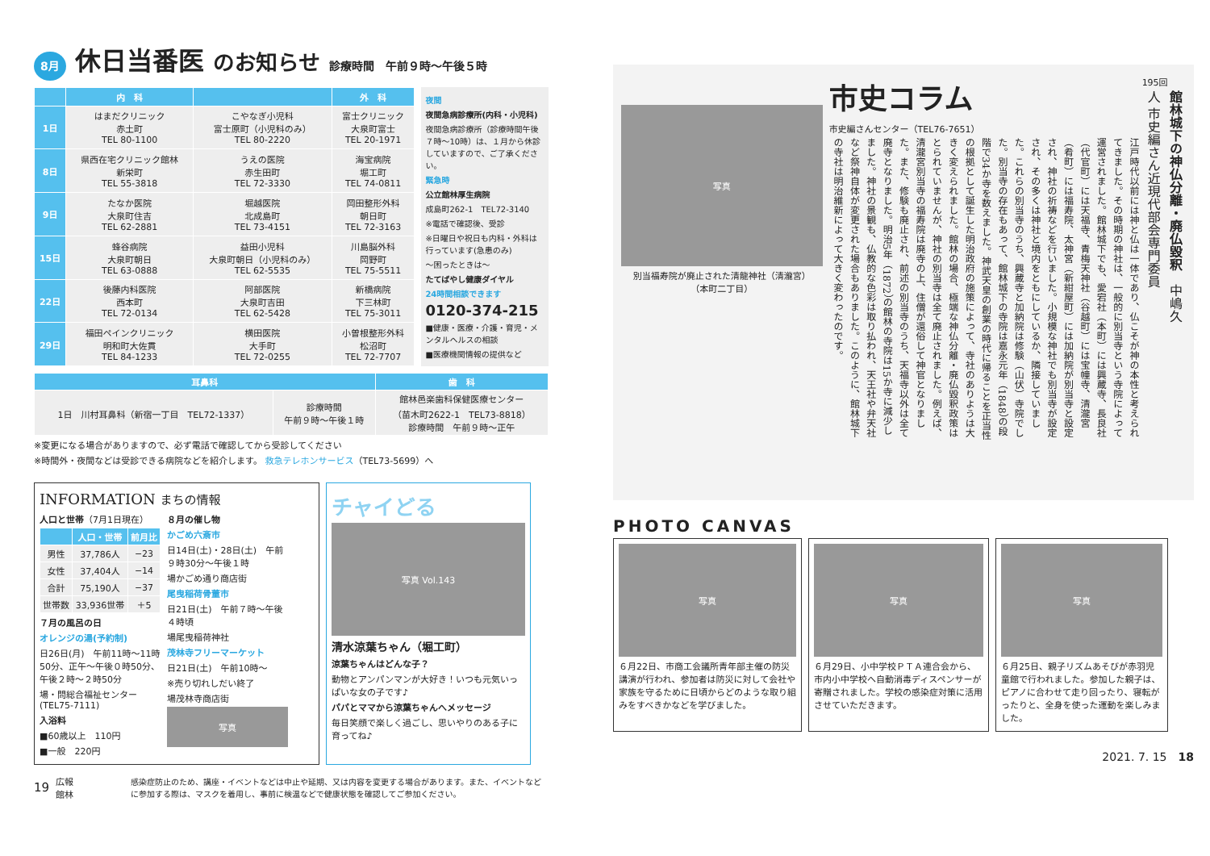8月 休日当番医 のお知らせ 診療時間　午前９時〜午後５時
| | 内 科 | | 外 科 |
| --- | --- | --- | --- |
| 1日 | はまだクリニック 赤土町 TEL 80-1100 | こやなぎ小児科 富士原町（小児科のみ） TEL 80-2220 | 富士クリニック 大泉町富士 TEL 20-1971 |
| 8日 | 県西在宅クリニック館林 新栄町 TEL 55-3818 | うえの医院 赤生田町 TEL 72-3330 | 海宝病院 堀工町 TEL 74-0811 |
| 9日 | たなか医院 大泉町住吉 TEL 62-2881 | 堀越医院 北成島町 TEL 73-4151 | 岡田整形外科 朝日町 TEL 72-3163 |
| 15日 | 蜂谷病院 大泉町朝日 TEL 63-0888 | 益田小児科 大泉町朝日（小児科のみ） TEL 62-5535 | 川島脳外科 岡野町 TEL 75-5511 |
| 22日 | 後藤内科医院 西本町 TEL 72-0134 | 阿部医院 大泉町吉田 TEL 62-5428 | 新橋病院 下三林町 TEL 75-3011 |
| 29日 | 福田ペインクリニック 明和町大佐貫 TEL 84-1233 | 横田医院 大手町 TEL 72-0255 | 小曽根整形外科 松沼町 TEL 72-7707 |
夜間
夜間急病診療所(内科・小児科)
夜間急病診療所（診療時間午後７時〜10時）は、１月から休診していますので、ご了承ください。
緊急時
公立館林厚生病院
成島町262-1　TEL72-3140
※電話で確認後、受診
※日曜日や祝日も内科・外科は行っています(急患のみ)
〜困ったときは〜
たてばやし健康ダイヤル
24時間相談できます
0120-374-215
■健康・医療・介護・育児・メンタルヘルスの相談
■医療機関情報の提供など
| 耳鼻科 | | 歯 科 |
| --- | --- | --- |
| 1日 川村耳鼻科（新宿一丁目 TEL72-1337） | 診療時間 午前９時〜午後１時 | 館林邑楽歯科保健医療センター （苗木町2622-1 TEL73-8818） 診療時間 午前９時〜正午 |
※変更になる場合がありますので、必ず電話で確認してから受診してください
※時間外・夜間などは受診できる病院などを紹介します。 救急テレホンサービス（TEL73-5699）へ
INFORMATION まちの情報
人口と世帯（7月1日現在）
| | 人口・世帯 | 前月比 |
| --- | --- | --- |
| 男性 | 37,786人 | −23 |
| 女性 | 37,404人 | −14 |
| 合計 | 75,190人 | −37 |
| 世帯数 | 33,936世帯 | ＋5 |
７月の風呂の日
オレンジの湯(予約制)
日26日(月)　午前11時〜11時50分、正午〜午後０時50分、午後２時〜２時50分
場・問総合福祉センター(TEL75-7111)
入浴料
■60歳以上　110円
■一般　220円
８月の催し物
かごめ六斎市
日14日(土)・28日(土)　午前９時30分〜午後１時
場かごめ通り商店街
尾曳稲荷骨董市
日21日(土)　午前７時〜午後４時頃
場尾曳稲荷神社
茂林寺フリーマーケット
日21日(土)　午前10時〜
※売り切れしだい終了
場茂林寺商店街
写真
チャイどる
写真 Vol.143
清水涼葉ちゃん（堀工町）
涼葉ちゃんはどんな子？
動物とアンパンマンが大好き！いつも元気いっぱいな女の子です♪
パパとママから涼葉ちゃんへメッセージ
毎日笑顔で楽しく過ごし、思いやりのある子に育ってね♪
19 広報館林 感染症防止のため、講座・イベントなどは中止や延期、又は内容を変更する場合があります。また、イベントなどに参加する際は、マスクを着用し、事前に検温などで健康状態を確認してご参加ください。
写真
別当福寿院が廃止された清龍神社（清瀧宮）
（本町二丁目）
市史コラム
市史編さんセンター（TEL76-7651）
江戸時代以前には神と仏は一体であり、仏こそが神の本性と考えられてきました。その時期の神社は、一般的に別当寺という寺院によって運営されました。館林城下でも、愛宕社（本町）には興蔵寺、長良社（代官町）には天福寺、青梅天神社（谷越町）には宝幢寺、清瀧宮（肴町）には福寿院、太神宮（新紺屋町）には加納院が別当寺と設定され、神社の祈祷などを行いました。小規模な神社でも別当寺が設定され、その多くは神社と境内をともにしているか、隣接していました。これらの別当寺のうち、興蔵寺と加納院は修験（山伏）寺院でした。別当寺の存在もあって、館林城下の寺院は嘉永元年（1848）の段階で34か寺を数えました。神武天皇の創業の時代に帰ることを正当性の根拠として誕生した明治政府の施策によって、寺社のありようは大きく変えられました。館林の場合、極端な神仏分離・廃仏毀釈政策はとられていませんが、神社の別当寺は全て廃止されました。例えば、清瀧宮別当寺の福寿院は廃寺の上、住僧が還俗して神官となりました。また、修験も廃止され、前述の別当寺のうち、天福寺以外は全て廃寺となりました。明治5年（1872）の館林の寺院は15か寺に減少しました。神社の景観も、仏教的な色彩は取り払われ、天王社や弁天社など祭神自体が変更された場合もありました。このように、館林城下の寺社は明治維新によって大きく変わったのです。
195回
館林城下の神仏分離・廃仏毀釈　中嶋久人 市史編さん近現代部会専門委員
PHOTO CANVAS
写真
６月22日、市商工会議所青年部主催の防災講演が行われ、参加者は防災に対して会社や家族を守るために日頃からどのような取り組みをすべきかなどを学びました。
写真
６月29日、小中学校ＰＴＡ連合会から、市内小中学校へ自動消毒ディスペンサーが寄贈されました。学校の感染症対策に活用させていただきます。
写真
６月25日、親子リズムあそびが赤羽児童館で行われました。参加した親子は、ピアノに合わせて走り回ったり、寝転がったりと、全身を使った運動を楽しみました。
2021. 7. 15　18